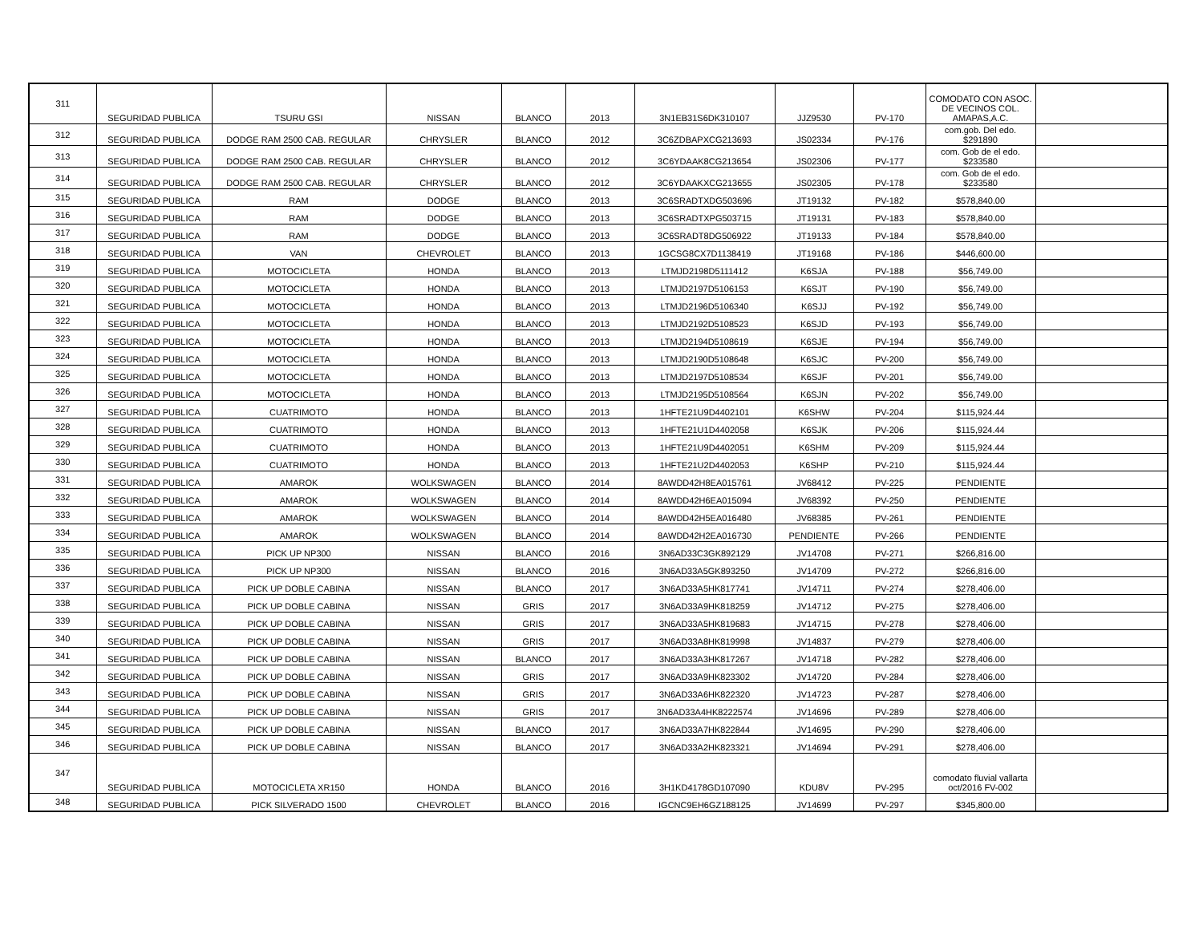| 311 | SEGURIDAD PUBLICA | TSURU GSI | NISSAN | BLANCO | 2013 | 3N1EB31S6DK310107 | JJZ9530 | PV-170 | COMODATO CON ASOC. DE VECINOS COL. AMAPAS,A.C. | |
| 312 | SEGURIDAD PUBLICA | DODGE RAM 2500 CAB. REGULAR | CHRYSLER | BLANCO | 2012 | 3C6ZDBAPXCG213693 | JS02334 | PV-176 | com.gob. Del edo. $291890 | |
| 313 | SEGURIDAD PUBLICA | DODGE RAM 2500 CAB. REGULAR | CHRYSLER | BLANCO | 2012 | 3C6YDAAK8CG213654 | JS02306 | PV-177 | com. Gob de el edo. $233580 | |
| 314 | SEGURIDAD PUBLICA | DODGE RAM 2500 CAB. REGULAR | CHRYSLER | BLANCO | 2012 | 3C6YDAAKXCG213655 | JS02305 | PV-178 | com. Gob de el edo. $233580 | |
| 315 | SEGURIDAD PUBLICA | RAM | DODGE | BLANCO | 2013 | 3C6SRADTXDG503696 | JT19132 | PV-182 | $578,840.00 | |
| 316 | SEGURIDAD PUBLICA | RAM | DODGE | BLANCO | 2013 | 3C6SRADTXPG503715 | JT19131 | PV-183 | $578,840.00 | |
| 317 | SEGURIDAD PUBLICA | RAM | DODGE | BLANCO | 2013 | 3C6SRADT8DG506922 | JT19133 | PV-184 | $578,840.00 | |
| 318 | SEGURIDAD PUBLICA | VAN | CHEVROLET | BLANCO | 2013 | 1GCSG8CX7D1138419 | JT19168 | PV-186 | $446,600.00 | |
| 319 | SEGURIDAD PUBLICA | MOTOCICLETA | HONDA | BLANCO | 2013 | LTMJD2198D5111412 | K6SJA | PV-188 | $56,749.00 | |
| 320 | SEGURIDAD PUBLICA | MOTOCICLETA | HONDA | BLANCO | 2013 | LTMJD2197D5106153 | K6SJT | PV-190 | $56,749.00 | |
| 321 | SEGURIDAD PUBLICA | MOTOCICLETA | HONDA | BLANCO | 2013 | LTMJD2196D5106340 | K6SJJ | PV-192 | $56,749.00 | |
| 322 | SEGURIDAD PUBLICA | MOTOCICLETA | HONDA | BLANCO | 2013 | LTMJD2192D5108523 | K6SJD | PV-193 | $56,749.00 | |
| 323 | SEGURIDAD PUBLICA | MOTOCICLETA | HONDA | BLANCO | 2013 | LTMJD2194D5108619 | K6SJE | PV-194 | $56,749.00 | |
| 324 | SEGURIDAD PUBLICA | MOTOCICLETA | HONDA | BLANCO | 2013 | LTMJD2190D5108648 | K6SJC | PV-200 | $56,749.00 | |
| 325 | SEGURIDAD PUBLICA | MOTOCICLETA | HONDA | BLANCO | 2013 | LTMJD2197D5108534 | K6SJF | PV-201 | $56,749.00 | |
| 326 | SEGURIDAD PUBLICA | MOTOCICLETA | HONDA | BLANCO | 2013 | LTMJD2195D5108564 | K6SJN | PV-202 | $56,749.00 | |
| 327 | SEGURIDAD PUBLICA | CUATRIMOTO | HONDA | BLANCO | 2013 | 1HFTE21U9D4402101 | K6SHW | PV-204 | $115,924.44 | |
| 328 | SEGURIDAD PUBLICA | CUATRIMOTO | HONDA | BLANCO | 2013 | 1HFTE21U1D4402058 | K6SJK | PV-206 | $115,924.44 | |
| 329 | SEGURIDAD PUBLICA | CUATRIMOTO | HONDA | BLANCO | 2013 | 1HFTE21U9D4402051 | K6SHM | PV-209 | $115,924.44 | |
| 330 | SEGURIDAD PUBLICA | CUATRIMOTO | HONDA | BLANCO | 2013 | 1HFTE21U2D4402053 | K6SHP | PV-210 | $115,924.44 | |
| 331 | SEGURIDAD PUBLICA | AMAROK | WOLKSWAGEN | BLANCO | 2014 | 8AWDD42H8EA015761 | JV68412 | PV-225 | PENDIENTE | |
| 332 | SEGURIDAD PUBLICA | AMAROK | WOLKSWAGEN | BLANCO | 2014 | 8AWDD42H6EA015094 | JV68392 | PV-250 | PENDIENTE | |
| 333 | SEGURIDAD PUBLICA | AMAROK | WOLKSWAGEN | BLANCO | 2014 | 8AWDD42H5EA016480 | JV68385 | PV-261 | PENDIENTE | |
| 334 | SEGURIDAD PUBLICA | AMAROK | WOLKSWAGEN | BLANCO | 2014 | 8AWDD42H2EA016730 | PENDIENTE | PV-266 | PENDIENTE | |
| 335 | SEGURIDAD PUBLICA | PICK UP NP300 | NISSAN | BLANCO | 2016 | 3N6AD33C3GK892129 | JV14708 | PV-271 | $266,816.00 | |
| 336 | SEGURIDAD PUBLICA | PICK UP NP300 | NISSAN | BLANCO | 2016 | 3N6AD33A5GK893250 | JV14709 | PV-272 | $266,816.00 | |
| 337 | SEGURIDAD PUBLICA | PICK UP DOBLE CABINA | NISSAN | BLANCO | 2017 | 3N6AD33A5HK817741 | JV14711 | PV-274 | $278,406.00 | |
| 338 | SEGURIDAD PUBLICA | PICK UP DOBLE CABINA | NISSAN | GRIS | 2017 | 3N6AD33A9HK818259 | JV14712 | PV-275 | $278,406.00 | |
| 339 | SEGURIDAD PUBLICA | PICK UP DOBLE CABINA | NISSAN | GRIS | 2017 | 3N6AD33A5HK819683 | JV14715 | PV-278 | $278,406.00 | |
| 340 | SEGURIDAD PUBLICA | PICK UP DOBLE CABINA | NISSAN | GRIS | 2017 | 3N6AD33A8HK819998 | JV14837 | PV-279 | $278,406.00 | |
| 341 | SEGURIDAD PUBLICA | PICK UP DOBLE CABINA | NISSAN | BLANCO | 2017 | 3N6AD33A3HK817267 | JV14718 | PV-282 | $278,406.00 | |
| 342 | SEGURIDAD PUBLICA | PICK UP DOBLE CABINA | NISSAN | GRIS | 2017 | 3N6AD33A9HK823302 | JV14720 | PV-284 | $278,406.00 | |
| 343 | SEGURIDAD PUBLICA | PICK UP DOBLE CABINA | NISSAN | GRIS | 2017 | 3N6AD33A6HK822320 | JV14723 | PV-287 | $278,406.00 | |
| 344 | SEGURIDAD PUBLICA | PICK UP DOBLE CABINA | NISSAN | GRIS | 2017 | 3N6AD33A4HK8222574 | JV14696 | PV-289 | $278,406.00 | |
| 345 | SEGURIDAD PUBLICA | PICK UP DOBLE CABINA | NISSAN | BLANCO | 2017 | 3N6AD33A7HK822844 | JV14695 | PV-290 | $278,406.00 | |
| 346 | SEGURIDAD PUBLICA | PICK UP DOBLE CABINA | NISSAN | BLANCO | 2017 | 3N6AD33A2HK823321 | JV14694 | PV-291 | $278,406.00 | |
| 347 | SEGURIDAD PUBLICA | MOTOCICLETA XR150 | HONDA | BLANCO | 2016 | 3H1KD4178GD107090 | KDU8V | PV-295 | comodato fluvial vallarta oct/2016 FV-002 | |
| 348 | SEGURIDAD PUBLICA | PICK SILVERADO 1500 | CHEVROLET | BLANCO | 2016 | IGCNC9EH6GZ188125 | JV14699 | PV-297 | $345,800.00 | |